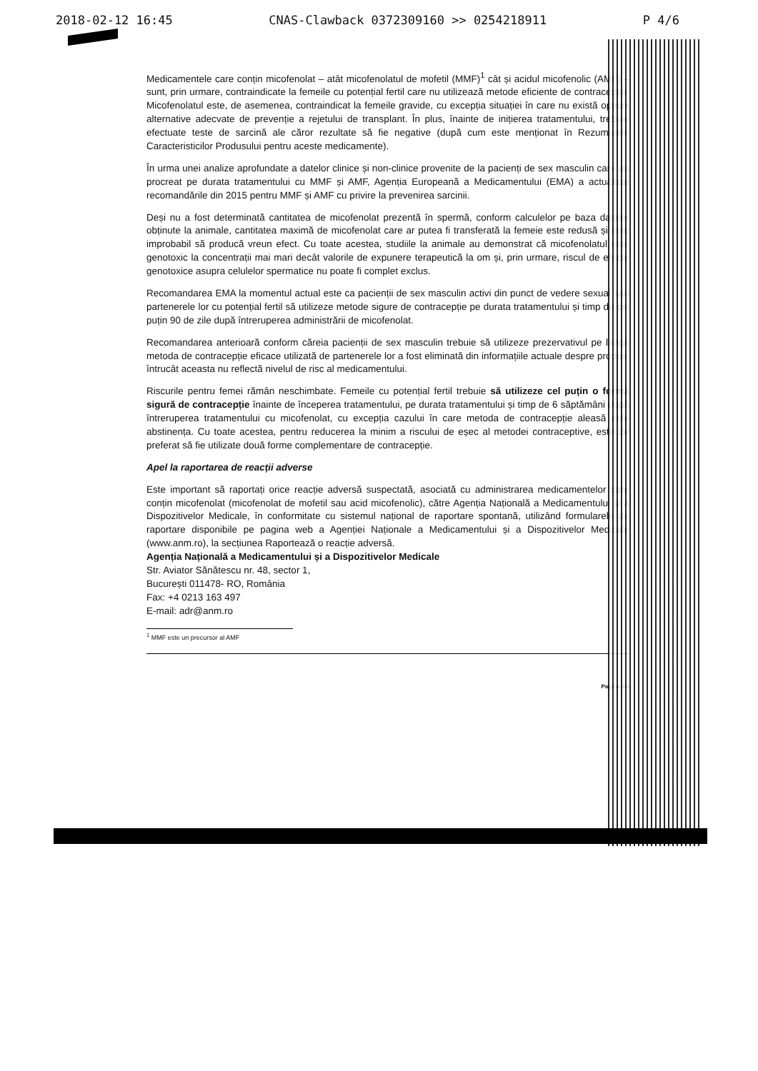2018-02-12 16:45 CNAS-Clawback 0372309160 >> 0254218911 P 4/6
Medicamentele care conțin micofenolat – atât micofenolatul de mofetil (MMF)<sup>1</sup> cât și acidul micofenolic (AMF) – sunt, prin urmare, contraindicate la femeile cu potențial fertil care nu utilizează metode eficiente de contracepție. Micofenolatul este, de asemenea, contraindicat la femeile gravide, cu excepția situației în care nu există opțiuni alternative adecvate de prevenție a rejetului de transplant. În plus, înainte de inițierea tratamentului, trebuie efectuate teste de sarcină ale căror rezultate să fie negative (după cum este menționat în Rezumatele Caracteristicilor Produsului pentru aceste medicamente).
În urma unei analize aprofundate a datelor clinice și non-clinice provenite de la pacienți de sex masculin care au procreat pe durata tratamentului cu MMF și AMF, Agenția Europeană a Medicamentului (EMA) a actualizat recomandările din 2015 pentru MMF și AMF cu privire la prevenirea sarcinii.
Deși nu a fost determinată cantitatea de micofenolat prezentă în spermă, conform calculelor pe baza datelor obținute la animale, cantitatea maximă de micofenolat care ar putea fi transferată la femeie este redusă și este improbabil să producă vreun efect. Cu toate acestea, studiile la animale au demonstrat că micofenolatul este genotoxic la concentrații mai mari decât valorile de expunere terapeutică la om și, prin urmare, riscul de efecte genotoxice asupra celulelor spermatice nu poate fi complet exclus.
Recomandarea EMA la momentul actual este ca pacienții de sex masculin activi din punct de vedere sexual sau partenerele lor cu potențial fertil să utilizeze metode sigure de contracepție pe durata tratamentului și timp de cel puțin 90 de zile după întreruperea administrării de micofenolat.
Recomandarea anterioară conform căreia pacienții de sex masculin trebuie să utilizeze prezervativul pe lângă metoda de contracepție eficace utilizată de partenerele lor a fost eliminată din informațiile actuale despre produs, întrucât aceasta nu reflectă nivelul de risc al medicamentului.
Riscurile pentru femei rămân neschimbate. Femeile cu potențial fertil trebuie să utilizeze cel puțin o formă sigură de contracepție înainte de începerea tratamentului, pe durata tratamentului și timp de 6 săptămâni după întreruperea tratamentului cu micofenolat, cu excepția cazului în care metoda de contracepție aleasă este abstinența. Cu toate acestea, pentru reducerea la minim a riscului de eșec al metodei contraceptive, este de preferat să fie utilizate două forme complementare de contracepție.
Apel la raportarea de reacții adverse
Este important să raportați orice reacție adversă suspectată, asociată cu administrarea medicamentelor care conțin micofenolat (micofenolat de mofetil sau acid micofenolic), către Agenția Națională a Medicamentului și a Dispozitivelor Medicale, în conformitate cu sistemul național de raportare spontană, utilizând formularele de raportare disponibile pe pagina web a Agenției Naționale a Medicamentului și a Dispozitivelor Medicale (www.anm.ro), la secțiunea Raportează o reacție adversă.
Agenția Națională a Medicamentului și a Dispozitivelor Medicale
Str. Aviator Sănătescu nr. 48, sector 1,
București 011478- RO, România
Fax: +4 0213 163 497
E-mail: adr@anm.ro
<sup>1</sup> MMF este un precursor al AMF
Pagina 2/4